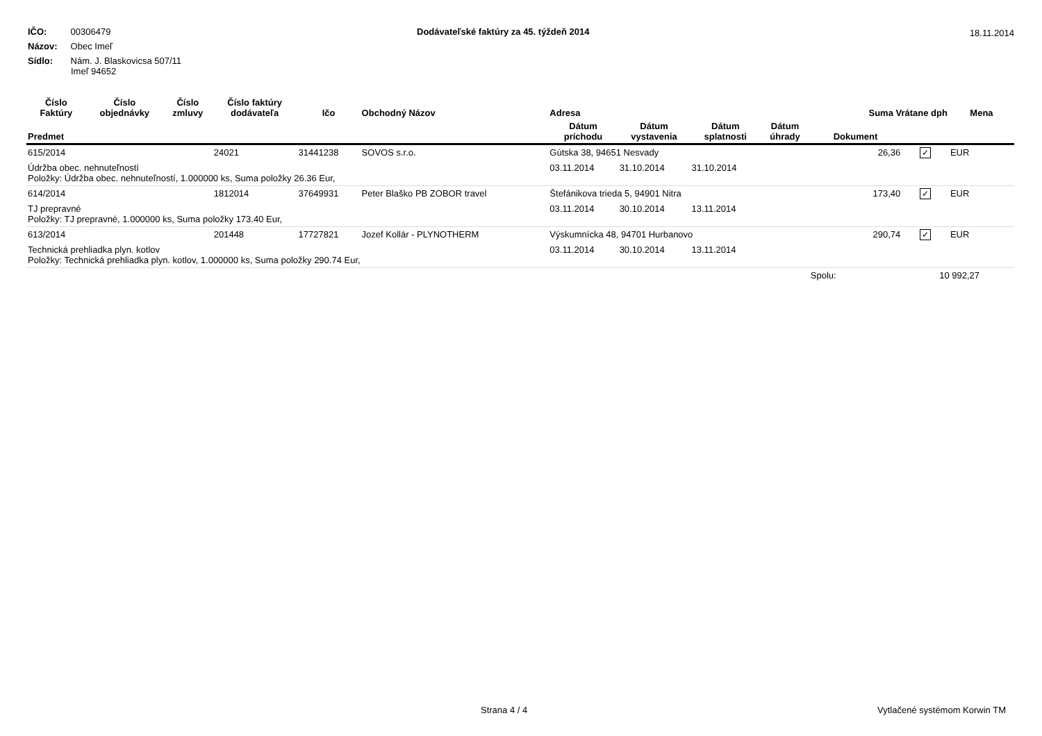IČO: 00306479
Názov: Obec Imeľ
Sídlo: Nám. J. Blaskovicsa 507/11
Imeľ 94652
Dodávateľské faktúry za 45. týždeň 2014
18.11.2014
| Číslo Faktúry | Číslo objednávky | Číslo zmluvy | Číslo faktúry dodávateľa | Ičo | Obchodný Názov | Adresa | | | | Suma Vrátane dph | | Mena |
| --- | --- | --- | --- | --- | --- | --- | --- | --- | --- | --- | --- | --- |
| Predmet | | | | | | Dátum príchodu | Dátum vystavenia | Dátum splatnosti | Dátum úhrady | Dokument | | |
| 615/2014 | | | 24021 | 31441238 | SOVOS s.r.o. | Gútska 38, 94651 Nesvady | | | | 26,36 | ✓ | EUR |
| Údržba obec. nehnuteľností Položky: Údržba obec. nehnuteľností, 1.000000 ks, Suma položky 26.36 Eur, | | | | | | 03.11.2014 | 31.10.2014 | 31.10.2014 | | | | |
| 614/2014 | | | 1812014 | 37649931 | Peter Blaško PB ZOBOR travel | Štefánikova trieda 5, 94901 Nitra | | | | 173,40 | ✓ | EUR |
| TJ prepravné Položky: TJ prepravné, 1.000000 ks, Suma položky 173.40 Eur, | | | | | | 03.11.2014 | 30.10.2014 | 13.11.2014 | | | | |
| 613/2014 | | | 201448 | 17727821 | Jozef Kollár - PLYNOTHERM | Výskumnícka 48, 94701 Hurbanovo | | | | 290,74 | ✓ | EUR |
| Technická prehliadka plyn. kotlov Položky: Technická prehliadka plyn. kotlov, 1.000000 ks, Suma položky 290.74 Eur, | | | | | | 03.11.2014 | 30.10.2014 | 13.11.2014 | | | | |
| | | | | | | | | | | Spolu: | 10 992,27 | |
Strana 4 / 4 Vytlačené systémom Korwin TM